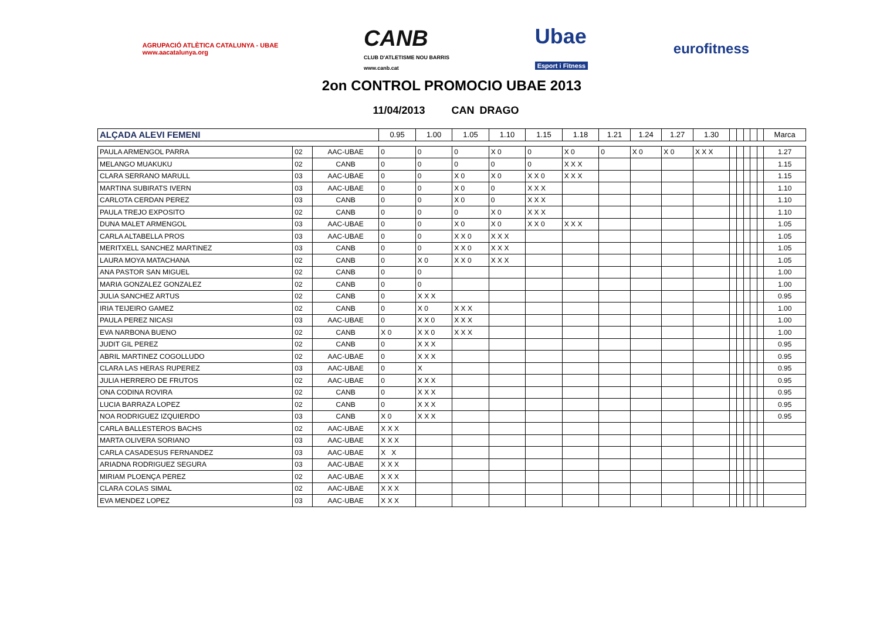AGRUPACIÓ ATLÈTICA CATALUNYA - UBAE
www.aacatalunya.org
CANB
CLUB D'ATLETISME NOU BARRIS
www.canb.cat
Ubae
Esport i Fitness
eurofitness
2on CONTROL PROMOCIO UBAE 2013
11/04/2013 CAN DRAGO
| ALÇADA ALEVI FEMENI | | | 0.95 | 1.00 | 1.05 | 1.10 | 1.15 | 1.18 | 1.21 | 1.24 | 1.27 | 1.30 | | | | | | Marca |
| --- | --- | --- | --- | --- | --- | --- | --- | --- | --- | --- | --- | --- | --- | --- | --- | --- | --- | --- |
| PAULA ARMENGOL PARRA | 02 | AAC-UBAE | 0 | 0 | 0 | X 0 | 0 | X 0 | 0 | X 0 | X 0 | X X X | | | | | | 1.27 |
| MELANGO MUAKUKU | 02 | CANB | 0 | 0 | 0 | 0 | 0 | X X X | | | | | | | | | | 1.15 |
| CLARA SERRANO MARULL | 03 | AAC-UBAE | 0 | 0 | X 0 | X 0 | X X 0 | X X X | | | | | | | | | | 1.15 |
| MARTINA SUBIRATS IVERN | 03 | AAC-UBAE | 0 | 0 | X 0 | 0 | X X X | | | | | | | | | | | 1.10 |
| CARLOTA CERDAN PEREZ | 03 | CANB | 0 | 0 | X 0 | 0 | X X X | | | | | | | | | | | 1.10 |
| PAULA TREJO EXPOSITO | 02 | CANB | 0 | 0 | 0 | X 0 | X X X | | | | | | | | | | | 1.10 |
| DUNA MALET ARMENGOL | 03 | AAC-UBAE | 0 | 0 | X 0 | X 0 | X X 0 | X X X | | | | | | | | | | 1.05 |
| CARLA ALTABELLA PROS | 03 | AAC-UBAE | 0 | 0 | X X 0 | X X X | | | | | | | | | | | | 1.05 |
| MERITXELL SANCHEZ MARTINEZ | 03 | CANB | 0 | 0 | X X 0 | X X X | | | | | | | | | | | | 1.05 |
| LAURA MOYA MATACHANA | 02 | CANB | 0 | X 0 | X X 0 | X X X | | | | | | | | | | | | 1.05 |
| ANA PASTOR SAN MIGUEL | 02 | CANB | 0 | 0 | | | | | | | | | | | | | | 1.00 |
| MARIA GONZALEZ GONZALEZ | 02 | CANB | 0 | 0 | | | | | | | | | | | | | | 1.00 |
| JULIA SANCHEZ ARTUS | 02 | CANB | 0 | X X X | | | | | | | | | | | | | | 0.95 |
| IRIA TEIJEIRO GAMEZ | 02 | CANB | 0 | X 0 | X X X | | | | | | | | | | | | | 1.00 |
| PAULA PEREZ NICASI | 03 | AAC-UBAE | 0 | X X 0 | X X X | | | | | | | | | | | | | 1.00 |
| EVA NARBONA BUENO | 02 | CANB | X 0 | X X 0 | X X X | | | | | | | | | | | | | 1.00 |
| JUDIT GIL PEREZ | 02 | CANB | 0 | X X X | | | | | | | | | | | | | | 0.95 |
| ABRIL MARTINEZ COGOLLUDO | 02 | AAC-UBAE | 0 | X X X | | | | | | | | | | | | | | 0.95 |
| CLARA LAS HERAS RUPEREZ | 03 | AAC-UBAE | 0 | X | | | | | | | | | | | | | | 0.95 |
| JULIA HERRERO DE FRUTOS | 02 | AAC-UBAE | 0 | X X X | | | | | | | | | | | | | | 0.95 |
| ONA CODINA ROVIRA | 02 | CANB | 0 | X X X | | | | | | | | | | | | | | 0.95 |
| LUCIA BARRAZA LOPEZ | 02 | CANB | 0 | X X X | | | | | | | | | | | | | | 0.95 |
| NOA RODRIGUEZ IZQUIERDO | 03 | CANB | X 0 | X X X | | | | | | | | | | | | | | 0.95 |
| CARLA BALLESTEROS BACHS | 02 | AAC-UBAE | X X X | | | | | | | | | | | | | | | |
| MARTA OLIVERA SORIANO | 03 | AAC-UBAE | X X X | | | | | | | | | | | | | | | |
| CARLA CASADESUS FERNANDEZ | 03 | AAC-UBAE | X X | | | | | | | | | | | | | | | |
| ARIADNA RODRIGUEZ SEGURA | 03 | AAC-UBAE | X X X | | | | | | | | | | | | | | | |
| MIRIAM PLOENÇA PEREZ | 02 | AAC-UBAE | X X X | | | | | | | | | | | | | | | |
| CLARA COLAS SIMAL | 02 | AAC-UBAE | X X X | | | | | | | | | | | | | | | |
| EVA MENDEZ LOPEZ | 03 | AAC-UBAE | X X X | | | | | | | | | | | | | | | |